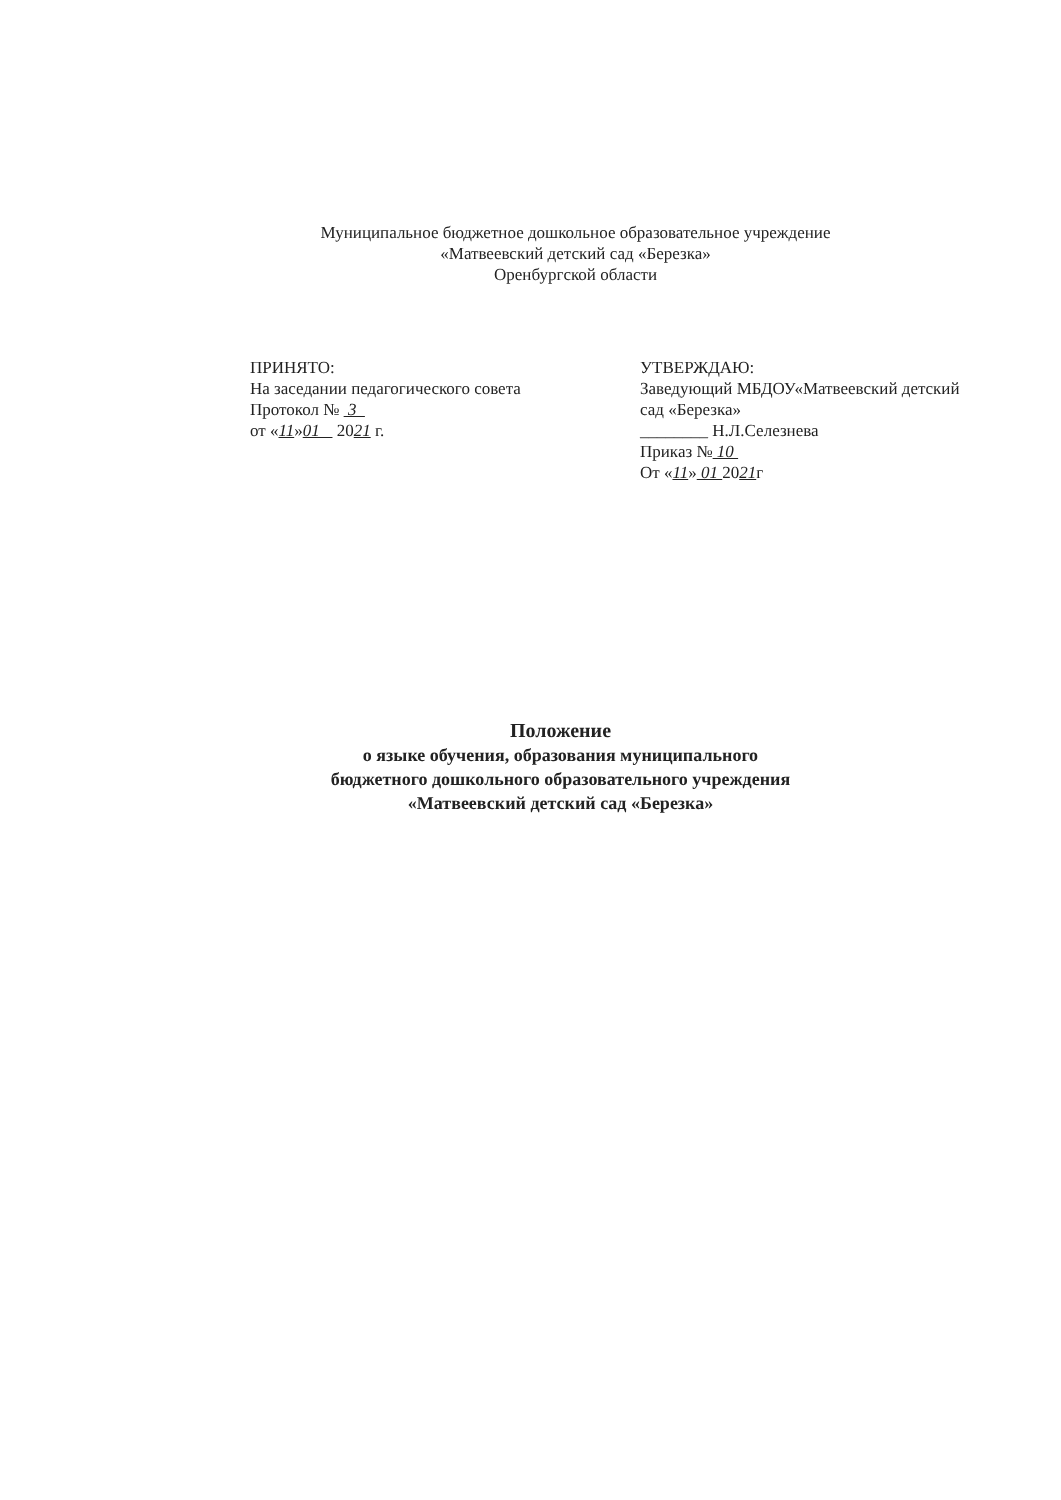Муниципальное бюджетное дошкольное образовательное учреждение
«Матвеевский детский сад «Березка»
Оренбургской области
ПРИНЯТО:
На заседании педагогического совета
Протокол № 3
от «11»01 2021 г.
УТВЕРЖДАЮ:
Заведующий МБДОУ«Матвеевский детский сад «Березка»
________ Н.Л.Селезнева
Приказ № 10
От «11» 01 2021г
Положение
о языке обучения, образования муниципального
бюджетного дошкольного образовательного учреждения
«Матвеевский детский сад «Березка»